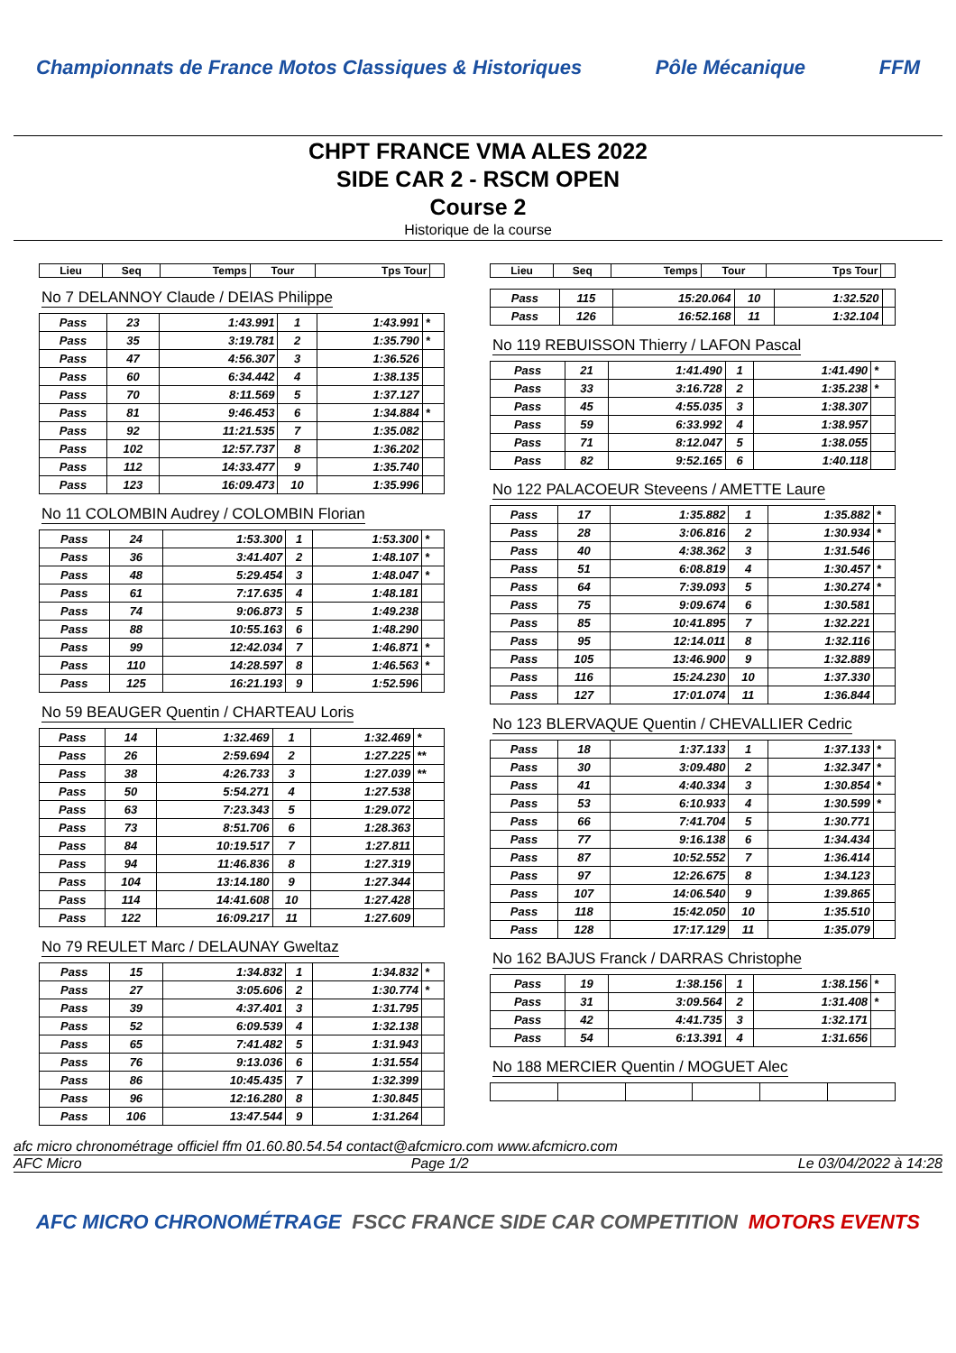Championnats de France Motos Classiques & Historiques Pôle Mécanique FFM
CHPT FRANCE VMA ALES 2022
SIDE CAR 2 - RSCM OPEN
Course 2
Historique de la course
| Lieu | Seq | Temps | Tour | Tps Tour | |
| --- | --- | --- | --- | --- | --- |
No 7 DELANNOY Claude / DEIAS Philippe
| Pass | 23 | 1:43.991 | 1 | 1:43.991 | * |
| Pass | 35 | 3:19.781 | 2 | 1:35.790 | * |
| Pass | 47 | 4:56.307 | 3 | 1:36.526 | |
| Pass | 60 | 6:34.442 | 4 | 1:38.135 | |
| Pass | 70 | 8:11.569 | 5 | 1:37.127 | |
| Pass | 81 | 9:46.453 | 6 | 1:34.884 | * |
| Pass | 92 | 11:21.535 | 7 | 1:35.082 | |
| Pass | 102 | 12:57.737 | 8 | 1:36.202 | |
| Pass | 112 | 14:33.477 | 9 | 1:35.740 | |
| Pass | 123 | 16:09.473 | 10 | 1:35.996 | |
No 11 COLOMBIN Audrey / COLOMBIN Florian
| Pass | 24 | 1:53.300 | 1 | 1:53.300 | * |
| Pass | 36 | 3:41.407 | 2 | 1:48.107 | * |
| Pass | 48 | 5:29.454 | 3 | 1:48.047 | * |
| Pass | 61 | 7:17.635 | 4 | 1:48.181 | |
| Pass | 74 | 9:06.873 | 5 | 1:49.238 | |
| Pass | 88 | 10:55.163 | 6 | 1:48.290 | |
| Pass | 99 | 12:42.034 | 7 | 1:46.871 | * |
| Pass | 110 | 14:28.597 | 8 | 1:46.563 | * |
| Pass | 125 | 16:21.193 | 9 | 1:52.596 | |
No 59 BEAUGER Quentin / CHARTEAU Loris
| Pass | 14 | 1:32.469 | 1 | 1:32.469 | * |
| Pass | 26 | 2:59.694 | 2 | 1:27.225 | ** |
| Pass | 38 | 4:26.733 | 3 | 1:27.039 | ** |
| Pass | 50 | 5:54.271 | 4 | 1:27.538 | |
| Pass | 63 | 7:23.343 | 5 | 1:29.072 | |
| Pass | 73 | 8:51.706 | 6 | 1:28.363 | |
| Pass | 84 | 10:19.517 | 7 | 1:27.811 | |
| Pass | 94 | 11:46.836 | 8 | 1:27.319 | |
| Pass | 104 | 13:14.180 | 9 | 1:27.344 | |
| Pass | 114 | 14:41.608 | 10 | 1:27.428 | |
| Pass | 122 | 16:09.217 | 11 | 1:27.609 | |
No 79 REULET Marc / DELAUNAY Gweltaz
| Pass | 15 | 1:34.832 | 1 | 1:34.832 | * |
| Pass | 27 | 3:05.606 | 2 | 1:30.774 | * |
| Pass | 39 | 4:37.401 | 3 | 1:31.795 | |
| Pass | 52 | 6:09.539 | 4 | 1:32.138 | |
| Pass | 65 | 7:41.482 | 5 | 1:31.943 | |
| Pass | 76 | 9:13.036 | 6 | 1:31.554 | |
| Pass | 86 | 10:45.435 | 7 | 1:32.399 | |
| Pass | 96 | 12:16.280 | 8 | 1:30.845 | |
| Pass | 106 | 13:47.544 | 9 | 1:31.264 | |
| Lieu | Seq | Temps | Tour | Tps Tour | |
| --- | --- | --- | --- | --- | --- |
| Pass | 115 | 15:20.064 | 10 | 1:32.520 | |
| Pass | 126 | 16:52.168 | 11 | 1:32.104 | |
No 119 REBUISSON Thierry / LAFON Pascal
| Pass | 21 | 1:41.490 | 1 | 1:41.490 | * |
| Pass | 33 | 3:16.728 | 2 | 1:35.238 | * |
| Pass | 45 | 4:55.035 | 3 | 1:38.307 | |
| Pass | 59 | 6:33.992 | 4 | 1:38.957 | |
| Pass | 71 | 8:12.047 | 5 | 1:38.055 | |
| Pass | 82 | 9:52.165 | 6 | 1:40.118 | |
No 122 PALACOEUR Steveens / AMETTE Laure
| Pass | 17 | 1:35.882 | 1 | 1:35.882 | * |
| Pass | 28 | 3:06.816 | 2 | 1:30.934 | * |
| Pass | 40 | 4:38.362 | 3 | 1:31.546 | |
| Pass | 51 | 6:08.819 | 4 | 1:30.457 | * |
| Pass | 64 | 7:39.093 | 5 | 1:30.274 | * |
| Pass | 75 | 9:09.674 | 6 | 1:30.581 | |
| Pass | 85 | 10:41.895 | 7 | 1:32.221 | |
| Pass | 95 | 12:14.011 | 8 | 1:32.116 | |
| Pass | 105 | 13:46.900 | 9 | 1:32.889 | |
| Pass | 116 | 15:24.230 | 10 | 1:37.330 | |
| Pass | 127 | 17:01.074 | 11 | 1:36.844 | |
No 123 BLERVAQUE Quentin / CHEVALLIER Cedric
| Pass | 18 | 1:37.133 | 1 | 1:37.133 | * |
| Pass | 30 | 3:09.480 | 2 | 1:32.347 | * |
| Pass | 41 | 4:40.334 | 3 | 1:30.854 | * |
| Pass | 53 | 6:10.933 | 4 | 1:30.599 | * |
| Pass | 66 | 7:41.704 | 5 | 1:30.771 | |
| Pass | 77 | 9:16.138 | 6 | 1:34.434 | |
| Pass | 87 | 10:52.552 | 7 | 1:36.414 | |
| Pass | 97 | 12:26.675 | 8 | 1:34.123 | |
| Pass | 107 | 14:06.540 | 9 | 1:39.865 | |
| Pass | 118 | 15:42.050 | 10 | 1:35.510 | |
| Pass | 128 | 17:17.129 | 11 | 1:35.079 | |
No 162 BAJUS Franck / DARRAS Christophe
| Pass | 19 | 1:38.156 | 1 | 1:38.156 | * |
| Pass | 31 | 3:09.564 | 2 | 1:31.408 | * |
| Pass | 42 | 4:41.735 | 3 | 1:32.171 | |
| Pass | 54 | 6:13.391 | 4 | 1:31.656 | |
No 188 MERCIER Quentin / MOGUET Alec
afc micro chronométrage officiel ffm 01.60.80.54.54 contact@afcmicro.com www.afcmicro.com
AFC Micro Page 1/2 Le 03/04/2022 à 14:28
AFC MICRO CHRONOMÉTRAGE FSCC FRANCE SIDE CAR COMPETITION MOTORS EVENTS